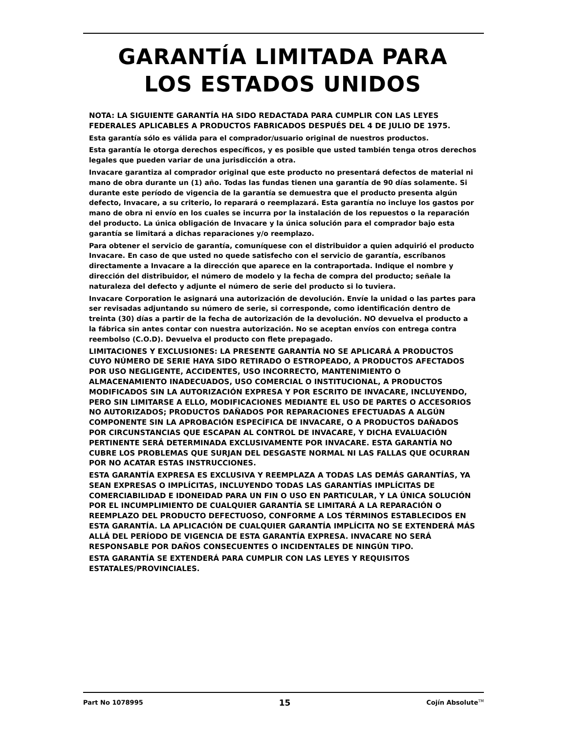GARANTÍA LIMITADA PARA
LOS ESTADOS UNIDOS
NOTA: LA SIGUIENTE GARANTÍA HA SIDO REDACTADA PARA CUMPLIR CON LAS LEYES FEDERALES APLICABLES A PRODUCTOS FABRICADOS DESPUÉS DEL 4 DE JULIO DE 1975.
Esta garantía sólo es válida para el comprador/usuario original de nuestros productos.
Esta garantía le otorga derechos específicos, y es posible que usted también tenga otros derechos legales que pueden variar de una jurisdicción a otra.
Invacare garantiza al comprador original que este producto no presentará defectos de material ni mano de obra durante un (1) año. Todas las fundas tienen una garantía de 90 días solamente. Si durante este período de vigencia de la garantía se demuestra que el producto presenta algún defecto, Invacare, a su criterio, lo reparará o reemplazará. Esta garantía no incluye los gastos por mano de obra ni envío en los cuales se incurra por la instalación de los repuestos o la reparación del producto. La única obligación de Invacare y la única solución para el comprador bajo esta garantía se limitará a dichas reparaciones y/o reemplazo.
Para obtener el servicio de garantía, comuníquese con el distribuidor a quien adquirió el producto Invacare. En caso de que usted no quede satisfecho con el servicio de garantía, escríbanos directamente a Invacare a la dirección que aparece en la contraportada. Indique el nombre y dirección del distribuidor, el número de modelo y la fecha de compra del producto; señale la naturaleza del defecto y adjunte el número de serie del producto si lo tuviera.
Invacare Corporation le asignará una autorización de devolución. Envíe la unidad o las partes para ser revisadas adjuntando su número de serie, si corresponde, como identificación dentro de treinta (30) días a partir de la fecha de autorización de la devolución. NO devuelva el producto a la fábrica sin antes contar con nuestra autorización. No se aceptan envíos con entrega contra reembolso (C.O.D). Devuelva el producto con flete prepagado.
LIMITACIONES Y EXCLUSIONES: LA PRESENTE GARANTÍA NO SE APLICARÁ A PRODUCTOS CUYO NÚMERO DE SERIE HAYA SIDO RETIRADO O ESTROPEADO, A PRODUCTOS AFECTADOS POR USO NEGLIGENTE, ACCIDENTES, USO INCORRECTO, MANTENIMIENTO O ALMACENAMIENTO INADECUADOS, USO COMERCIAL O INSTITUCIONAL, A PRODUCTOS MODIFICADOS SIN LA AUTORIZACIÓN EXPRESA Y POR ESCRITO DE INVACARE, INCLUYENDO, PERO SIN LIMITARSE A ELLO, MODIFICACIONES MEDIANTE EL USO DE PARTES O ACCESORIOS NO AUTORIZADOS; PRODUCTOS DAÑADOS POR REPARACIONES EFECTUADAS A ALGÚN COMPONENTE SIN LA APROBACIÓN ESPECÍFICA DE INVACARE, O A PRODUCTOS DAÑADOS POR CIRCUNSTANCIAS QUE ESCAPAN AL CONTROL DE INVACARE, Y DICHA EVALUACIÓN PERTINENTE SERÁ DETERMINADA EXCLUSIVAMENTE POR INVACARE. ESTA GARANTÍA NO CUBRE LOS PROBLEMAS QUE SURJAN DEL DESGASTE NORMAL NI LAS FALLAS QUE OCURRAN POR NO ACATAR ESTAS INSTRUCCIONES.
ESTA GARANTÍA EXPRESA ES EXCLUSIVA Y REEMPLAZA A TODAS LAS DEMÁS GARANTÍAS, YA SEAN EXPRESAS O IMPLÍCITAS, INCLUYENDO TODAS LAS GARANTÍAS IMPLÍCITAS DE COMERCIABILIDAD E IDONEIDAD PARA UN FIN O USO EN PARTICULAR, Y LA ÚNICA SOLUCIÓN POR EL INCUMPLIMIENTO DE CUALQUIER GARANTÍA SE LIMITARÁ A LA REPARACIÓN O REEMPLAZO DEL PRODUCTO DEFECTUOSO, CONFORME A LOS TÉRMINOS ESTABLECIDOS EN ESTA GARANTÍA. LA APLICACIÓN DE CUALQUIER GARANTÍA IMPLÍCITA NO SE EXTENDERÁ MÁS ALLÁ DEL PERÍODO DE VIGENCIA DE ESTA GARANTÍA EXPRESA. INVACARE NO SERÁ RESPONSABLE POR DAÑOS CONSECUENTES O INCIDENTALES DE NINGÚN TIPO.
ESTA GARANTÍA SE EXTENDERÁ PARA CUMPLIR CON LAS LEYES Y REQUISITOS ESTATALES/PROVINCIALES.
Part No 1078995 15 Cojín Absolute<sup>TM</sup>